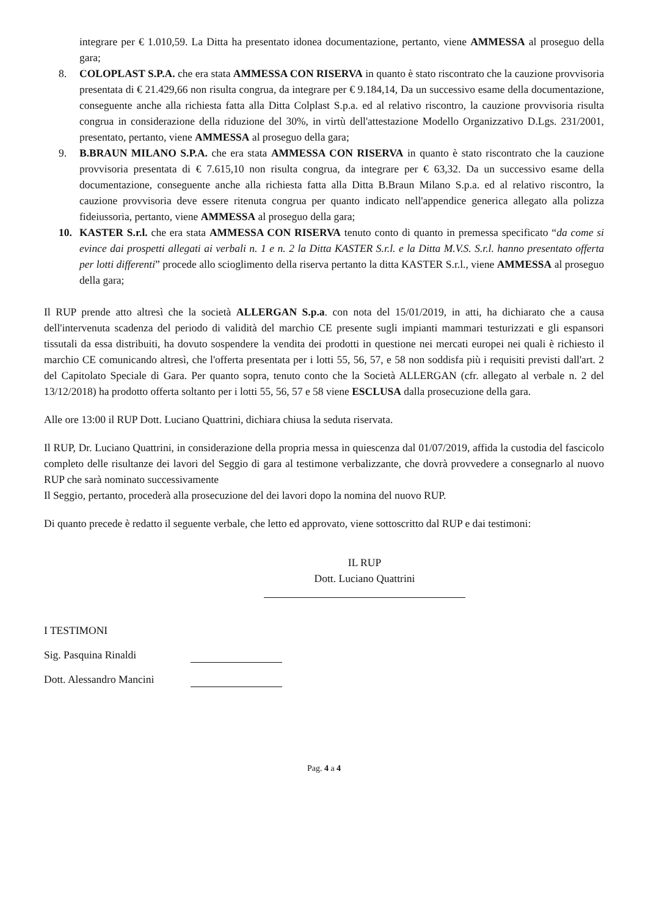integrare per € 1.010,59. La Ditta ha presentato idonea documentazione, pertanto, viene AMMESSA al proseguo della gara;
8. COLOPLAST S.P.A. che era stata AMMESSA CON RISERVA in quanto è stato riscontrato che la cauzione provvisoria presentata di € 21.429,66 non risulta congrua, da integrare per € 9.184,14, Da un successivo esame della documentazione, conseguente anche alla richiesta fatta alla Ditta Colplast S.p.a. ed al relativo riscontro, la cauzione provvisoria risulta congrua in considerazione della riduzione del 30%, in virtù dell'attestazione Modello Organizzativo D.Lgs. 231/2001, presentato, pertanto, viene AMMESSA al proseguo della gara;
9. B.BRAUN MILANO S.P.A. che era stata AMMESSA CON RISERVA in quanto è stato riscontrato che la cauzione provvisoria presentata di € 7.615,10 non risulta congrua, da integrare per € 63,32. Da un successivo esame della documentazione, conseguente anche alla richiesta fatta alla Ditta B.Braun Milano S.p.a. ed al relativo riscontro, la cauzione provvisoria deve essere ritenuta congrua per quanto indicato nell'appendice generica allegato alla polizza fideiussoria, pertanto, viene AMMESSA al proseguo della gara;
10. KASTER S.r.l. che era stata AMMESSA CON RISERVA tenuto conto di quanto in premessa specificato “da come si evince dai prospetti allegati ai verbali n. 1 e n. 2 la Ditta KASTER S.r.l. e la Ditta M.V.S. S.r.l. hanno presentato offerta per lotti differenti” procede allo scioglimento della riserva pertanto la ditta KASTER S.r.l., viene AMMESSA al proseguo della gara;
Il RUP prende atto altresì che la società ALLERGAN S.p.a. con nota del 15/01/2019, in atti, ha dichiarato che a causa dell'intervenuta scadenza del periodo di validità del marchio CE presente sugli impianti mammari testurizzati e gli espansori tissutali da essa distribuiti, ha dovuto sospendere la vendita dei prodotti in questione nei mercati europei nei quali è richiesto il marchio CE comunicando altresì, che l'offerta presentata per i lotti 55, 56, 57, e 58 non soddisfa più i requisiti previsti dall'art. 2 del Capitolato Speciale di Gara. Per quanto sopra, tenuto conto che la Società ALLERGAN (cfr. allegato al verbale n. 2 del 13/12/2018) ha prodotto offerta soltanto per i lotti 55, 56, 57 e 58 viene ESCLUSA dalla prosecuzione della gara.
Alle ore 13:00 il RUP Dott. Luciano Quattrini, dichiara chiusa la seduta riservata.
Il RUP, Dr. Luciano Quattrini, in considerazione della propria messa in quiescenza dal 01/07/2019, affida la custodia del fascicolo completo delle risultanze dei lavori del Seggio di gara al testimone verbalizzante, che dovrà provvedere a consegnarlo al nuovo RUP che sarà nominato successivamente
Il Seggio, pertanto, procederà alla prosecuzione del dei lavori dopo la nomina del nuovo RUP.
Di quanto precede è redatto il seguente verbale, che letto ed approvato, viene sottoscritto dal RUP e dai testimoni:
IL RUP
Dott. Luciano Quattrini
I TESTIMONI
Sig. Pasquina Rinaldi
Dott. Alessandro Mancini
Pag. 4 a 4